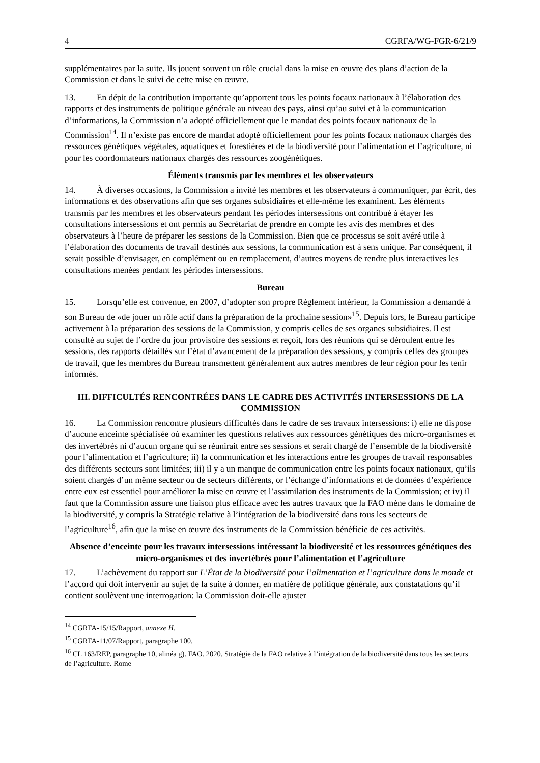4 CGRFA/WG-FGR-6/21/9
supplémentaires par la suite. Ils jouent souvent un rôle crucial dans la mise en œuvre des plans d’action de la Commission et dans le suivi de cette mise en œuvre.
13. En dépit de la contribution importante qu’apportent tous les points focaux nationaux à l’élaboration des rapports et des instruments de politique générale au niveau des pays, ainsi qu’au suivi et à la communication d’informations, la Commission n’a adopté officiellement que le mandat des points focaux nationaux de la Commission<sup>14</sup>. Il n’existe pas encore de mandat adopté officiellement pour les points focaux nationaux chargés des ressources génétiques végétales, aquatiques et forestières et de la biodiversité pour l’alimentation et l’agriculture, ni pour les coordonnateurs nationaux chargés des ressources zoogénétiques.
Éléments transmis par les membres et les observateurs
14. À diverses occasions, la Commission a invité les membres et les observateurs à communiquer, par écrit, des informations et des observations afin que ses organes subsidiaires et elle-même les examinent. Les éléments transmis par les membres et les observateurs pendant les périodes intersessions ont contribué à étayer les consultations intersessions et ont permis au Secrétariat de prendre en compte les avis des membres et des observateurs à l’heure de préparer les sessions de la Commission. Bien que ce processus se soit avéré utile à l’élaboration des documents de travail destinés aux sessions, la communication est à sens unique. Par conséquent, il serait possible d’envisager, en complément ou en remplacement, d’autres moyens de rendre plus interactives les consultations menées pendant les périodes intersessions.
Bureau
15. Lorsqu’elle est convenue, en 2007, d’adopter son propre Règlement intérieur, la Commission a demandé à son Bureau de «de jouer un rôle actif dans la préparation de la prochaine session»<sup>15</sup>. Depuis lors, le Bureau participe activement à la préparation des sessions de la Commission, y compris celles de ses organes subsidiaires. Il est consulté au sujet de l’ordre du jour provisoire des sessions et reçoit, lors des réunions qui se déroulent entre les sessions, des rapports détaillés sur l’état d’avancement de la préparation des sessions, y compris celles des groupes de travail, que les membres du Bureau transmettent généralement aux autres membres de leur région pour les tenir informés.
III. DIFFICULTÉS RENCONTRÉES DANS LE CADRE DES ACTIVITÉS INTERSESSIONS DE LA COMMISSION
16. La Commission rencontre plusieurs difficultés dans le cadre de ses travaux intersessions: i) elle ne dispose d’aucune enceinte spécialisée où examiner les questions relatives aux ressources génétiques des micro-organismes et des invertébrés ni d’aucun organe qui se réunirait entre ses sessions et serait chargé de l’ensemble de la biodiversité pour l’alimentation et l’agriculture; ii) la communication et les interactions entre les groupes de travail responsables des différents secteurs sont limitées; iii) il y a un manque de communication entre les points focaux nationaux, qu’ils soient chargés d’un même secteur ou de secteurs différents, or l’échange d’informations et de données d’expérience entre eux est essentiel pour améliorer la mise en œuvre et l’assimilation des instruments de la Commission; et iv) il faut que la Commission assure une liaison plus efficace avec les autres travaux que la FAO mène dans le domaine de la biodiversité, y compris la Stratégie relative à l’intégration de la biodiversité dans tous les secteurs de l’agriculture<sup>16</sup>, afin que la mise en œuvre des instruments de la Commission bénéficie de ces activités.
Absence d’enceinte pour les travaux intersessions intéressant la biodiversité et les ressources génétiques des micro-organismes et des invertébrés pour l’alimentation et l’agriculture
17. L’achèvement du rapport sur L’État de la biodiversité pour l’alimentation et l’agriculture dans le monde et l’accord qui doit intervenir au sujet de la suite à donner, en matière de politique générale, aux constatations qu’il contient soulèvent une interrogation: la Commission doit-elle ajuster
<sup>14</sup> CGRFA-15/15/Rapport, annexe H.
<sup>15</sup> CGRFA-11/07/Rapport, paragraphe 100.
<sup>16</sup> CL 163/REP, paragraphe 10, alinéa g). FAO. 2020. Stratégie de la FAO relative à l’intégration de la biodiversité dans tous les secteurs de l’agriculture. Rome